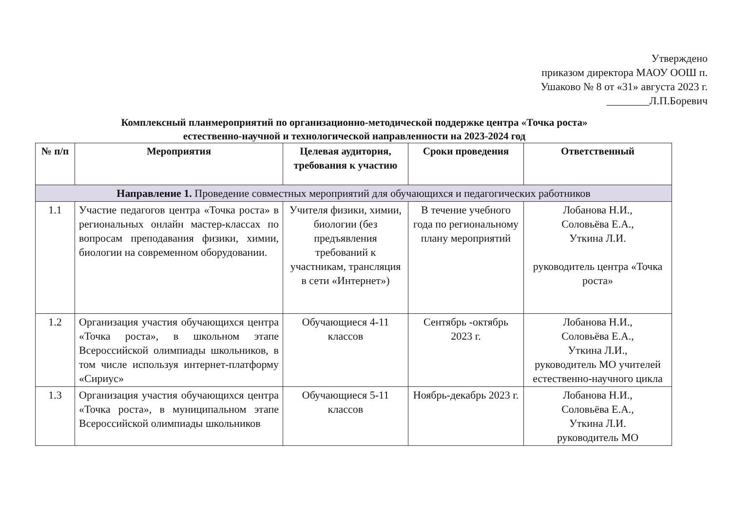Утверждено
приказом директора МАОУ ООШ п.
Ушаково № 8 от «31» августа 2023 г.
________Л.П.Боревич
Комплексный планмероприятий по организационно-методической поддержке центра «Точка роста»
естественно-научной и технологической направленности на 2023-2024 год
| № п/п | Мероприятия | Целевая аудитория, требования к участию | Сроки проведения | Ответственный |
| --- | --- | --- | --- | --- |
| Направление 1. Проведение совместных мероприятий для обучающихся и педагогических работников | | | | |
| 1.1 | Участие педагогов центра «Точка роста» в региональных онлайн мастер-классах по вопросам преподавания физики, химии, биологии на современном оборудовании. | Учителя физики, химии, биологии (без предъявления требований к участникам, трансляция в сети «Интернет») | В течение учебного года по региональному плану мероприятий | Лобанова Н.И., Соловьёва Е.А., Уткина Л.И. руководитель центра «Точка роста» |
| 1.2 | Организация участия обучающихся центра «Точка роста», в школьном этапе Всероссийской олимпиады школьников, в том числе используя интернет-платформу «Сириус» | Обучающиеся 4-11 классов | Сентябрь -октябрь 2023 г. | Лобанова Н.И., Соловьёва Е.А., Уткина Л.И., руководитель МО учителей естественно-научного цикла |
| 1.3 | Организация участия обучающихся центра «Точка роста», в муниципальном этапе Всероссийской олимпиады школьников | Обучающиеся 5-11 классов | Ноябрь-декабрь 2023 г. | Лобанова Н.И., Соловьёва Е.А., Уткина Л.И. руководитель МО |